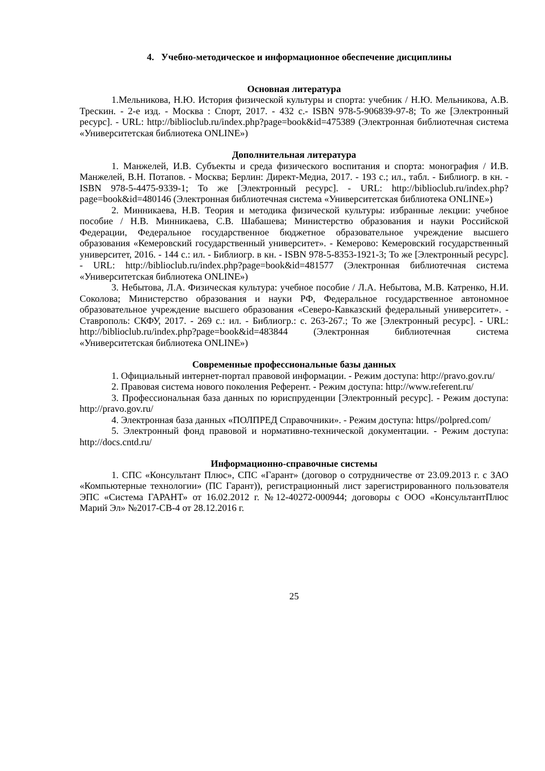4. Учебно-методическое и информационное обеспечение дисциплины
Основная литература
1.Мельникова, Н.Ю. История физической культуры и спорта: учебник / Н.Ю. Мельникова, А.В. Трескин. - 2-е изд. - Москва : Спорт, 2017. - 432 с.- ISBN 978-5-906839-97-8; То же [Электронный ресурс]. - URL: http://biblioclub.ru/index.php?page=book&id=475389 (Электронная библиотечная система «Университетская библиотека ONLINE»)
Дополнительная литература
1. Манжелей, И.В. Субъекты и среда физического воспитания и спорта: монография / И.В. Манжелей, В.Н. Потапов. - Москва; Берлин: Директ-Медиа, 2017. - 193 с.; ил., табл. - Библиогр. в кн. - ISBN 978-5-4475-9339-1; То же [Электронный ресурс]. - URL: http://biblioclub.ru/index.php?page=book&id=480146 (Электронная библиотечная система «Университетская библиотека ONLINE»)
2. Минникаева, Н.В. Теория и методика физической культуры: избранные лекции: учебное пособие / Н.В. Минникаева, С.В. Шабашева; Министерство образования и науки Российской Федерации, Федеральное государственное бюджетное образовательное учреждение высшего образования «Кемеровский государственный университет». - Кемерово: Кемеровский государственный университет, 2016. - 144 с.: ил. - Библиогр. в кн. - ISBN 978-5-8353-1921-3; То же [Электронный ресурс]. - URL: http://biblioclub.ru/index.php?page=book&id=481577 (Электронная библиотечная система «Университетская библиотека ONLINE»)
3. Небытова, Л.А. Физическая культура: учебное пособие / Л.А. Небытова, М.В. Катренко, Н.И. Соколова; Министерство образования и науки РФ, Федеральное государственное автономное образовательное учреждение высшего образования «Северо-Кавказский федеральный университет». - Ставрополь: СКФУ, 2017. - 269 с.: ил. - Библиогр.: с. 263-267.; То же [Электронный ресурс]. - URL: http://biblioclub.ru/index.php?page=book&id=483844 (Электронная библиотечная система «Университетская библиотека ONLINE»)
Современные профессиональные базы данных
1. Официальный интернет-портал правовой информации. - Режим доступа: http://pravo.gov.ru/
2. Правовая система нового поколения Референт. - Режим доступа: http://www.referent.ru/
3. Профессиональная база данных по юриспруденции [Электронный ресурс]. - Режим доступа: http://pravo.gov.ru/
4. Электронная база данных «ПОЛПРЕД Справочники». - Режим доступа: https//polpred.com/
5. Электронный фонд правовой и нормативно-технической документации. - Режим доступа: http://docs.cntd.ru/
Информационно-справочные системы
1. СПС «Консультант Плюс», СПС «Гарант» (договор о сотрудничестве от 23.09.2013 г. с ЗАО «Компьютерные технологии» (ПС Гарант)), регистрационный лист зарегистрированного пользователя ЭПС «Система ГАРАНТ» от 16.02.2012 г. №12-40272-000944; договоры с ООО «КонсультантПлюс Марий Эл» №2017-СВ-4 от 28.12.2016 г.
25